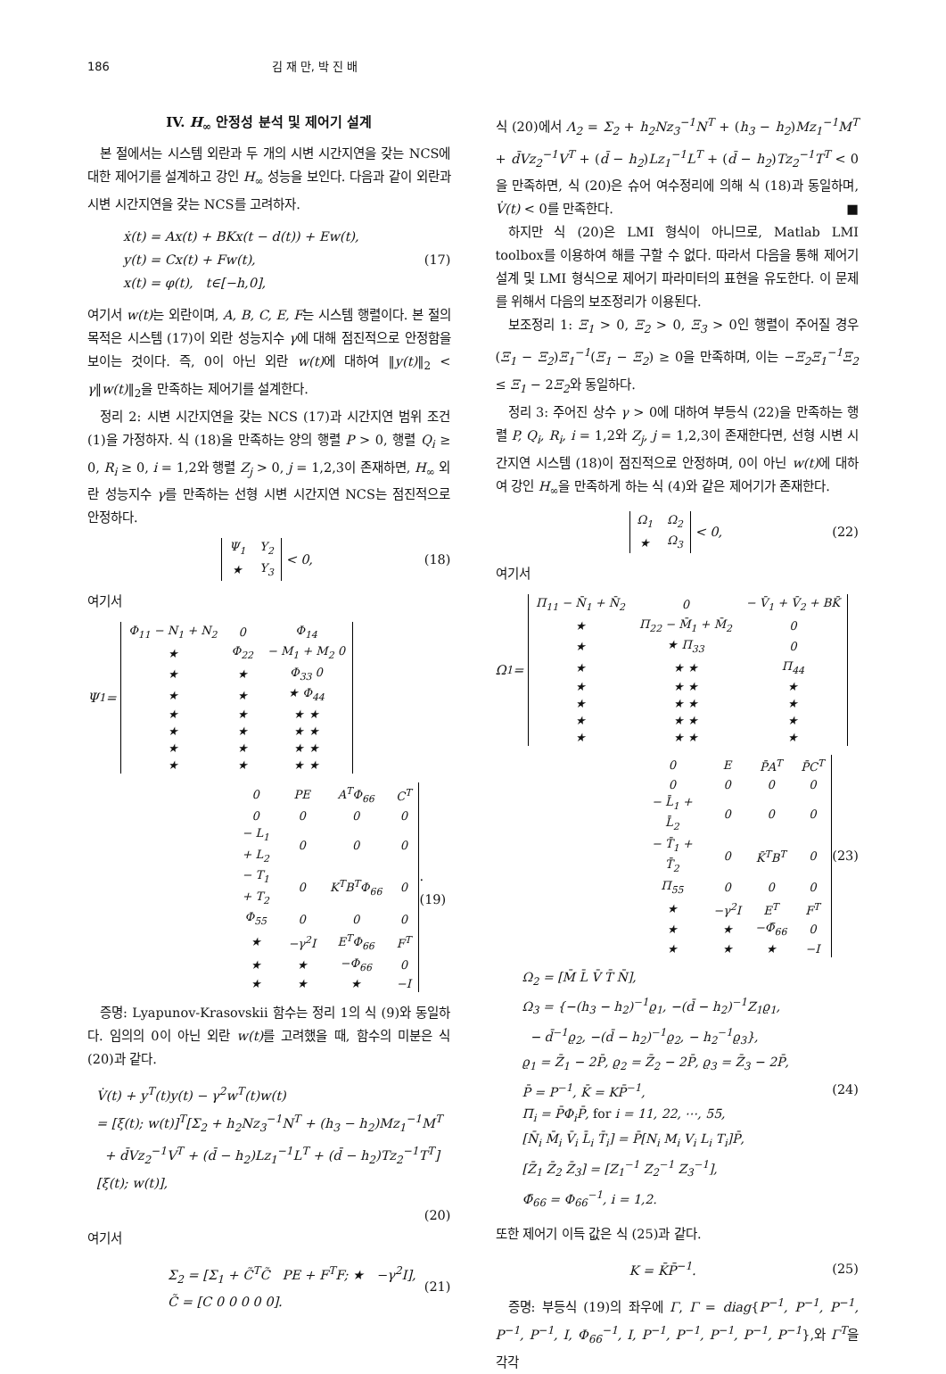186 김 재 만, 박 진 배
IV. H<sub>∞</sub> 안정성 분석 및 제어기 설계
본 절에서는 시스템 외란과 두 개의 시변 시간지연을 갖는 NCS에 대한 제어기를 설계하고 강인 H<sub>∞</sub> 성능을 보인다. 다음과 같이 외란과 시변 시간지연을 갖는 NCS를 고려하자.
ẋ(t) = Ax(t) + BKx(t − d(t)) + Ew(t),
y(t) = Cx(t) + Fw(t),
x(t) = φ(t), t∈[−h,0],
(17)
여기서 w(t) 는 외란이며, A, B, C, E, F는 시스템 행렬이다. 본 절의 목적은 시스템 (17)이 외란 성능지수 γ에 대해 점진적으로 안정함을 보이는 것이다. 즉, 0이 아닌 외란 w(t) 에 대하여 ‖y(t)‖<sub>2</sub> < γ‖w(t)‖<sub>2</sub>을 만족하는 제어기를 설계한다.
정리 2: 시변 시간지연을 갖는 NCS (17)과 시간지연 범위 조건 (1)을 가정하자. 식 (18)을 만족하는 양의 행렬 P > 0, 행렬 Q<sub>i</sub> ≥ 0, R<sub>i</sub> ≥ 0, i = 1,2와 행렬 Z<sub>j</sub> > 0, j = 1,2,3이 존재하면, H<sub>∞</sub> 외란 성능지수 γ를 만족하는 선형 시변 시간지연 NCS는 점진적으로 안정하다.
| Ψ<sub>1</sub> | Y<sub>2</sub> |
| ★ | Y<sub>3</sub> |
< 0,
(18)
여기서
Ψ<sub>1</sub> =
| Φ<sub>11</sub> − N<sub>1</sub> + N<sub>2</sub> | 0 | Φ<sub>14</sub> |
| ★ | Φ<sub>22</sub> | − M<sub>1</sub> + M<sub>2</sub> 0 |
| ★ | ★ | Φ<sub>33</sub> 0 |
| ★ | ★ | ★ Φ<sub>44</sub> |
| ★ | ★ | ★ ★ |
| ★ | ★ | ★ ★ |
| ★ | ★ | ★ ★ |
| ★ | ★ | ★ ★ |
| 0 | PE | A<sup>T</sup>Φ<sub>66</sub> | C<sup>T</sup> |
| 0 | 0 | 0 | 0 |
| − L<sub>1</sub> + L<sub>2</sub> | 0 | 0 | 0 |
| − T<sub>1</sub> + T<sub>2</sub> | 0 | K<sup>T</sup>B<sup>T</sup>Φ<sub>66</sub> | 0 |
| Φ<sub>55</sub> | 0 | 0 | 0 |
| ★ | −γ<sup>2</sup>I | E<sup>T</sup>Φ<sub>66</sub> | F<sup>T</sup> |
| ★ | ★ | −Φ<sub>66</sub> | 0 |
| ★ | ★ | ★ | −I |
. (19)
증명: Lyapunov-Krasovskii 함수는 정리 1의 식 (9)와 동일하다. 임의의 0이 아닌 외란 w(t) 를 고려했을 때, 함수의 미분은 식 (20)과 같다.
V̇(t) + y<sup>T</sup>(t)y(t) − γ<sup>2</sup>w<sup>T</sup>(t)w(t)
= [ξ(t); w(t)]<sup>T</sup>[Σ<sub>2</sub> + h<sub>2</sub>Nz<sub>3</sub><sup>−1</sup>N<sup>T</sup> + (h<sub>3</sub> − h<sub>2</sub>)Mz<sub>1</sub><sup>−1</sup>M<sup>T</sup>
+ d̄Vz<sub>2</sub><sup>−1</sup>V<sup>T</sup> + (d̄ − h<sub>2</sub>)Lz<sub>1</sub><sup>−1</sup>L<sup>T</sup> + (d̄ − h<sub>2</sub>)Tz<sub>2</sub><sup>−1</sup>T<sup>T</sup>][ξ(t); w(t)],
(20)
여기서
Σ<sub>2</sub> = [Σ<sub>1</sub> + C̃<sup>T</sup>C̃ PE + F<sup>T</sup>F; ★ −γ<sup>2</sup>I],
C̃ = [C 0 0 0 0 0].
(21)
식 (20)에서 Λ<sub>2</sub> = Σ<sub>2</sub> + h<sub>2</sub>Nz<sub>3</sub><sup>−1</sup>N<sup>T</sup> + (h<sub>3</sub> − h<sub>2</sub>)Mz<sub>1</sub><sup>−1</sup>M<sup>T</sup> + d̄Vz<sub>2</sub><sup>−1</sup>V<sup>T</sup> + (d̄ − h<sub>2</sub>)Lz<sub>1</sub><sup>−1</sup>L<sup>T</sup> + (d̄ − h<sub>2</sub>)Tz<sub>2</sub><sup>−1</sup>T<sup>T</sup> < 0을 만족하면, 식 (20)은 슈어 여수정리에 의해 식 (18)과 동일하며, V̇(t) < 0를 만족한다. ■
하지만 식 (20)은 LMI 형식이 아니므로, Matlab LMI toolbox를 이용하여 해를 구할 수 없다. 따라서 다음을 통해 제어기 설계 및 LMI 형식으로 제어기 파라미터의 표현을 유도한다. 이 문제를 위해서 다음의 보조정리가 이용된다.
보조정리 1: Ξ<sub>1</sub> > 0, Ξ<sub>2</sub> > 0, Ξ<sub>3</sub> > 0인 행렬이 주어질 경우 (Ξ<sub>1</sub> − Ξ<sub>2</sub>)Ξ<sub>1</sub><sup>−1</sup>(Ξ<sub>1</sub> − Ξ<sub>2</sub>) ≥ 0을 만족하며, 이는 −Ξ<sub>2</sub>Ξ<sub>1</sub><sup>−1</sup>Ξ<sub>2</sub> ≤ Ξ<sub>1</sub> − 2Ξ<sub>2</sub>와 동일하다.
정리 3: 주어진 상수 γ > 0에 대하여 부등식 (22)을 만족하는 행렬 P, Q<sub>i</sub>, R<sub>i</sub>, i = 1,2와 Z<sub>j</sub>, j = 1,2,3이 존재한다면, 선형 시변 시간지연 시스템 (18)이 점진적으로 안정하며, 0이 아닌 w(t) 에 대하여 강인 H<sub>∞</sub>을 만족하게 하는 식 (4)와 같은 제어기가 존재한다.
| Ω<sub>1</sub> | Ω<sub>2</sub> |
| ★ | Ω<sub>3</sub> |
< 0,
(22)
여기서
Ω<sub>1</sub> =
| Π<sub>11</sub> − N̄<sub>1</sub> + N̄<sub>2</sub> | 0 | − V̄<sub>1</sub> + V̄<sub>2</sub> + BK̄ |
| ★ | Π<sub>22</sub> − M̄<sub>1</sub> + M̄<sub>2</sub> | 0 |
| ★ | ★ Π<sub>33</sub> | 0 |
| ★ | ★ ★ | Π<sub>44</sub> |
| ★ | ★ ★ | ★ |
| ★ | ★ ★ | ★ |
| ★ | ★ ★ | ★ |
| ★ | ★ ★ | ★ |
| 0 | E | P̄A<sup>T</sup> | P̄C<sup>T</sup> |
| 0 | 0 | 0 | 0 |
| − L̄<sub>1</sub> + L̄<sub>2</sub> | 0 | 0 | 0 |
| − T̄<sub>1</sub> + T̄<sub>2</sub> | 0 | K̄<sup>T</sup>B<sup>T</sup> | 0 |
| Π<sub>55</sub> | 0 | 0 | 0 |
| ★ | −γ<sup>2</sup>I | E<sup>T</sup> | F<sup>T</sup> |
| ★ | ★ | −Φ̄<sub>66</sub> | 0 |
| ★ | ★ | ★ | −I |
(23)
Ω<sub>2</sub> = [M̄ L̄ V̄ T̄ N̄],
Ω<sub>3</sub> = {−(h<sub>3</sub> − h<sub>2</sub>)<sup>−1</sup>ϱ<sub>1</sub>, −(d̄ − h<sub>2</sub>)<sup>−1</sup>Z<sub>1</sub>ϱ<sub>1</sub>,
− d̄<sup>−1</sup>ϱ<sub>2</sub>, −(d̄ − h<sub>2</sub>)<sup>−1</sup>ϱ<sub>2</sub>, − h<sub>2</sub><sup>−1</sup>ϱ<sub>3</sub>},
ϱ<sub>1</sub> = Z̄<sub>1</sub> − 2P̄, ϱ<sub>2</sub> = Z̄<sub>2</sub> − 2P̄, ϱ<sub>3</sub> = Z̄<sub>3</sub> − 2P̄,
P̄ = P<sup>−1</sup>, K̄ = KP̄<sup>−1</sup>,
Π<sub>i</sub> = P̄Φ<sub>i</sub>P̄, for i = 11, 22, ⋯, 55,
[N̄<sub>i</sub> M̄<sub>i</sub> V̄<sub>i</sub> L̄<sub>i</sub> T̄<sub>i</sub>] = P̄[N<sub>i</sub> M<sub>i</sub> V<sub>i</sub> L<sub>i</sub> T<sub>i</sub>]P̄,
[Z̄<sub>1</sub> Z̄<sub>2</sub> Z̄<sub>3</sub>] = [Z<sub>1</sub><sup>−1</sup> Z<sub>2</sub><sup>−1</sup> Z<sub>3</sub><sup>−1</sup>],
Φ̄<sub>66</sub> = Φ<sub>66</sub><sup>−1</sup>, i = 1,2.
(24)
또한 제어기 이득 값은 식 (25)과 같다.
K = K̄P̄<sup>−1</sup>. (25)
증명: 부등식 (19)의 좌우에 Γ, Γ = diag{P<sup>−1</sup>, P<sup>−1</sup>, P<sup>−1</sup>, P<sup>−1</sup>, P<sup>−1</sup>, I, Φ<sub>66</sub><sup>−1</sup>, I, P<sup>−1</sup>, P<sup>−1</sup>, P<sup>−1</sup>, P<sup>−1</sup>, P<sup>−1</sup>},와 Γ<sup>T</sup>을 각각